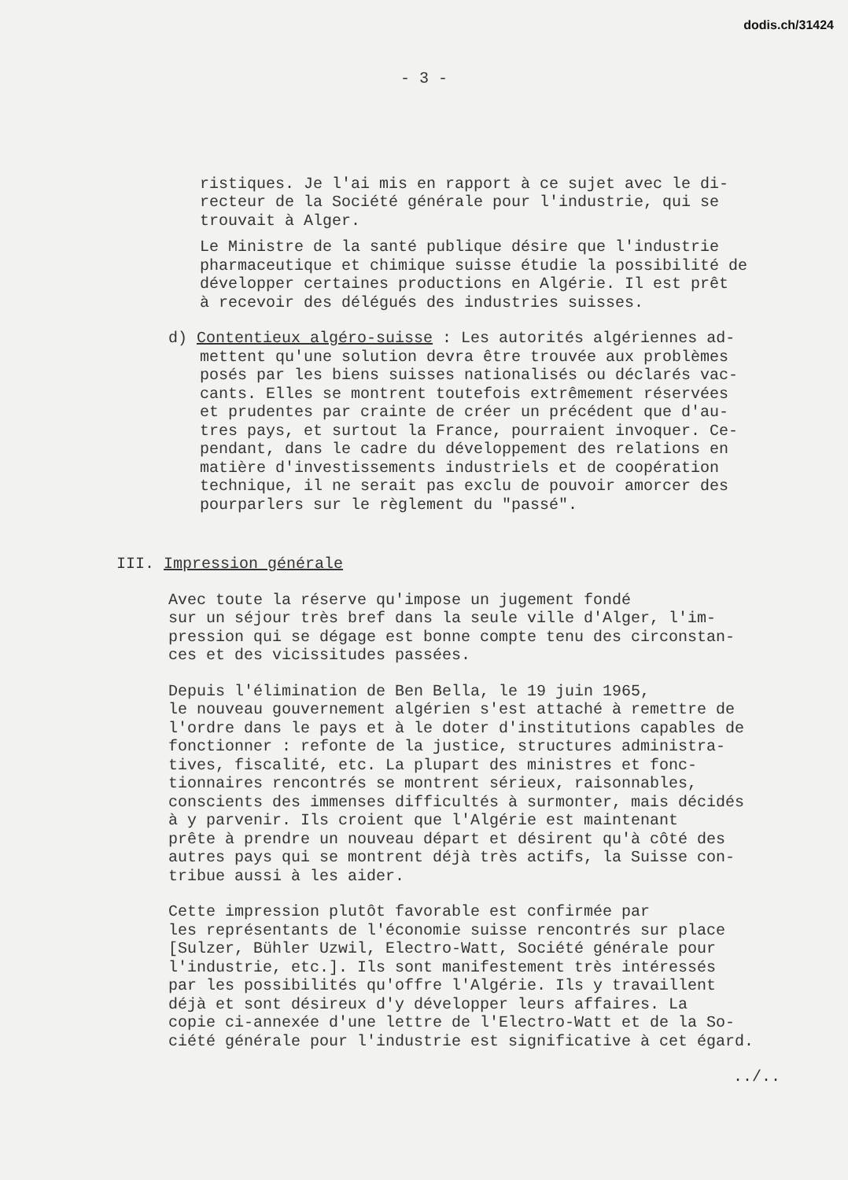dodis.ch/31424
- 3 -
ristiques. Je l'ai mis en rapport à ce sujet avec le di- recteur de la Société générale pour l'industrie, qui se trouvait à Alger.
Le Ministre de la santé publique désire que l'industrie pharmaceutique et chimique suisse étudie la possibilité de développer certaines productions en Algérie. Il est prêt à recevoir des délégués des industries suisses.
d) Contentieux algéro-suisse : Les autorités algériennes ad- mettent qu'une solution devra être trouvée aux problèmes posés par les biens suisses nationalisés ou déclarés vac- cants. Elles se montrent toutefois extrêmement réservées et prudentes par crainte de créer un précédent que d'au- tres pays, et surtout la France, pourraient invoquer. Ce- pendant, dans le cadre du développement des relations en matière d'investissements industriels et de coopération technique, il ne serait pas exclu de pouvoir amorcer des pourparlers sur le règlement du "passé".
III. Impression générale
Avec toute la réserve qu'impose un jugement fondé sur un séjour très bref dans la seule ville d'Alger, l'im- pression qui se dégage est bonne compte tenu des circonstan- ces et des vicissitudes passées.
Depuis l'élimination de Ben Bella, le 19 juin 1965, le nouveau gouvernement algérien s'est attaché à remettre de l'ordre dans le pays et à le doter d'institutions capables de fonctionner : refonte de la justice, structures administra- tives, fiscalité, etc. La plupart des ministres et fonc- tionnaires rencontrés se montrent sérieux, raisonnables, conscients des immenses difficultés à surmonter, mais décidés à y parvenir. Ils croient que l'Algérie est maintenant prête à prendre un nouveau départ et désirent qu'à côté des autres pays qui se montrent déjà très actifs, la Suisse con- tribue aussi à les aider.
Cette impression plutôt favorable est confirmée par les représentants de l'économie suisse rencontrés sur place [Sulzer, Bühler Uzwil, Electro-Watt, Société générale pour l'industrie, etc.]. Ils sont manifestement très intéressés par les possibilités qu'offre l'Algérie. Ils y travaillent déjà et sont désireux d'y développer leurs affaires. La copie ci-annexée d'une lettre de l'Electro-Watt et de la So- ciété générale pour l'industrie est significative à cet égard.
../..